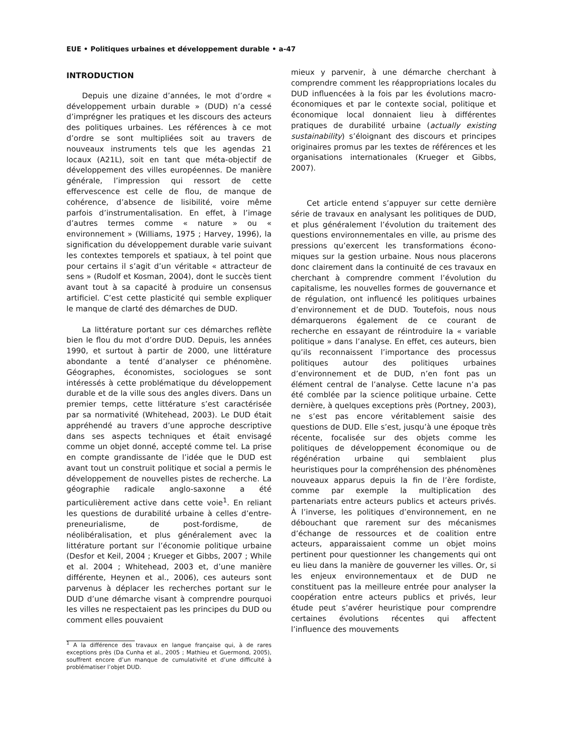EUE • Politiques urbaines et développement durable • a-47
INTRODUCTION
Depuis une dizaine d’années, le mot d’ordre « développement urbain durable » (DUD) n’a cessé d’imprégner les pratiques et les discours des acteurs des politiques urbaines. Les références à ce mot d’ordre se sont multipliées soit au travers de nouveaux instruments tels que les agendas 21 locaux (A21L), soit en tant que méta-objectif de développement des villes européennes. De manière générale, l’impression qui ressort de cette effervescence est celle de flou, de manque de cohérence, d’absence de lisibilité, voire même parfois d’instrumentalisation. En effet, à l’image d’autres termes comme « nature » ou « environnement » (Williams, 1975 ; Harvey, 1996), la signification du développement durable varie suivant les contextes temporels et spatiaux, à tel point que pour certains il s’agit d’un véritable « attracteur de sens » (Rudolf et Kosman, 2004), dont le succès tient avant tout à sa capacité à produire un consensus artificiel. C’est cette plasticité qui semble expliquer le manque de clarté des démarches de DUD.
La littérature portant sur ces démarches reflète bien le flou du mot d’ordre DUD. Depuis, les années 1990, et surtout à partir de 2000, une littérature abondante a tenté d’analyser ce phénomène. Géographes, économistes, sociologues se sont intéressés à cette problématique du développement durable et de la ville sous des angles divers. Dans un premier temps, cette littérature s’est caractérisée par sa normativité (Whitehead, 2003). Le DUD était appréhendé au travers d’une approche descriptive dans ses aspects techniques et était envisagé comme un objet donné, accepté comme tel. La prise en compte grandissante de l’idée que le DUD est avant tout un construit politique et social a permis le développement de nouvelles pistes de recherche. La géographie radicale anglo-saxonne a été particulièrement active dans cette voie<sup>1</sup>. En reliant les questions de durabilité urbaine à celles d’entre-preneurialisme, de post-fordisme, de néolibéralisation, et plus généralement avec la littérature portant sur l’économie politique urbaine (Desfor et Keil, 2004 ; Krueger et Gibbs, 2007 ; While et al. 2004 ; Whitehead, 2003 et, d’une manière différente, Heynen et al., 2006), ces auteurs sont parvenus à déplacer les recherches portant sur le DUD d’une démarche visant à comprendre pourquoi les villes ne respectaient pas les principes du DUD ou comment elles pouvaient
<sup>1</sup> A la différence des travaux en langue française qui, à de rares exceptions près (Da Cunha et al., 2005 ; Mathieu et Guermond, 2005), souffrent encore d’un manque de cumulativité et d’une difficulté à problématiser l’objet DUD.
mieux y parvenir, à une démarche cherchant à comprendre comment les réappropriations locales du DUD influencées à la fois par les évolutions macro-économiques et par le contexte social, politique et économique local donnaient lieu à différentes pratiques de durabilité urbaine (actually existing sustainability) s’éloignant des discours et principes originaires promus par les textes de références et les organisations internationales (Krueger et Gibbs, 2007).
Cet article entend s’appuyer sur cette dernière série de travaux en analysant les politiques de DUD, et plus généralement l’évolution du traitement des questions environnementales en ville, au prisme des pressions qu’exercent les transformations écono-miques sur la gestion urbaine. Nous nous placerons donc clairement dans la continuité de ces travaux en cherchant à comprendre comment l’évolution du capitalisme, les nouvelles formes de gouvernance et de régulation, ont influencé les politiques urbaines d’environnement et de DUD. Toutefois, nous nous démarquerons également de ce courant de recherche en essayant de réintroduire la « variable politique » dans l’analyse. En effet, ces auteurs, bien qu’ils reconnaissent l’importance des processus politiques autour des politiques urbaines d’environnement et de DUD, n’en font pas un élément central de l’analyse. Cette lacune n’a pas été comblée par la science politique urbaine. Cette dernière, à quelques exceptions près (Portney, 2003), ne s’est pas encore véritablement saisie des questions de DUD. Elle s’est, jusqu’à une époque très récente, focalisée sur des objets comme les politiques de développement économique ou de régénération urbaine qui semblaient plus heuristiques pour la compréhension des phénomènes nouveaux apparus depuis la fin de l’ère fordiste, comme par exemple la multiplication des partenariats entre acteurs publics et acteurs privés. À l’inverse, les politiques d’environnement, en ne débouchant que rarement sur des mécanismes d’échange de ressources et de coalition entre acteurs, apparaissaient comme un objet moins pertinent pour questionner les changements qui ont eu lieu dans la manière de gouverner les villes. Or, si les enjeux environnementaux et de DUD ne constituent pas la meilleure entrée pour analyser la coopération entre acteurs publics et privés, leur étude peut s’avérer heuristique pour comprendre certaines évolutions récentes qui affectent l’influence des mouvements